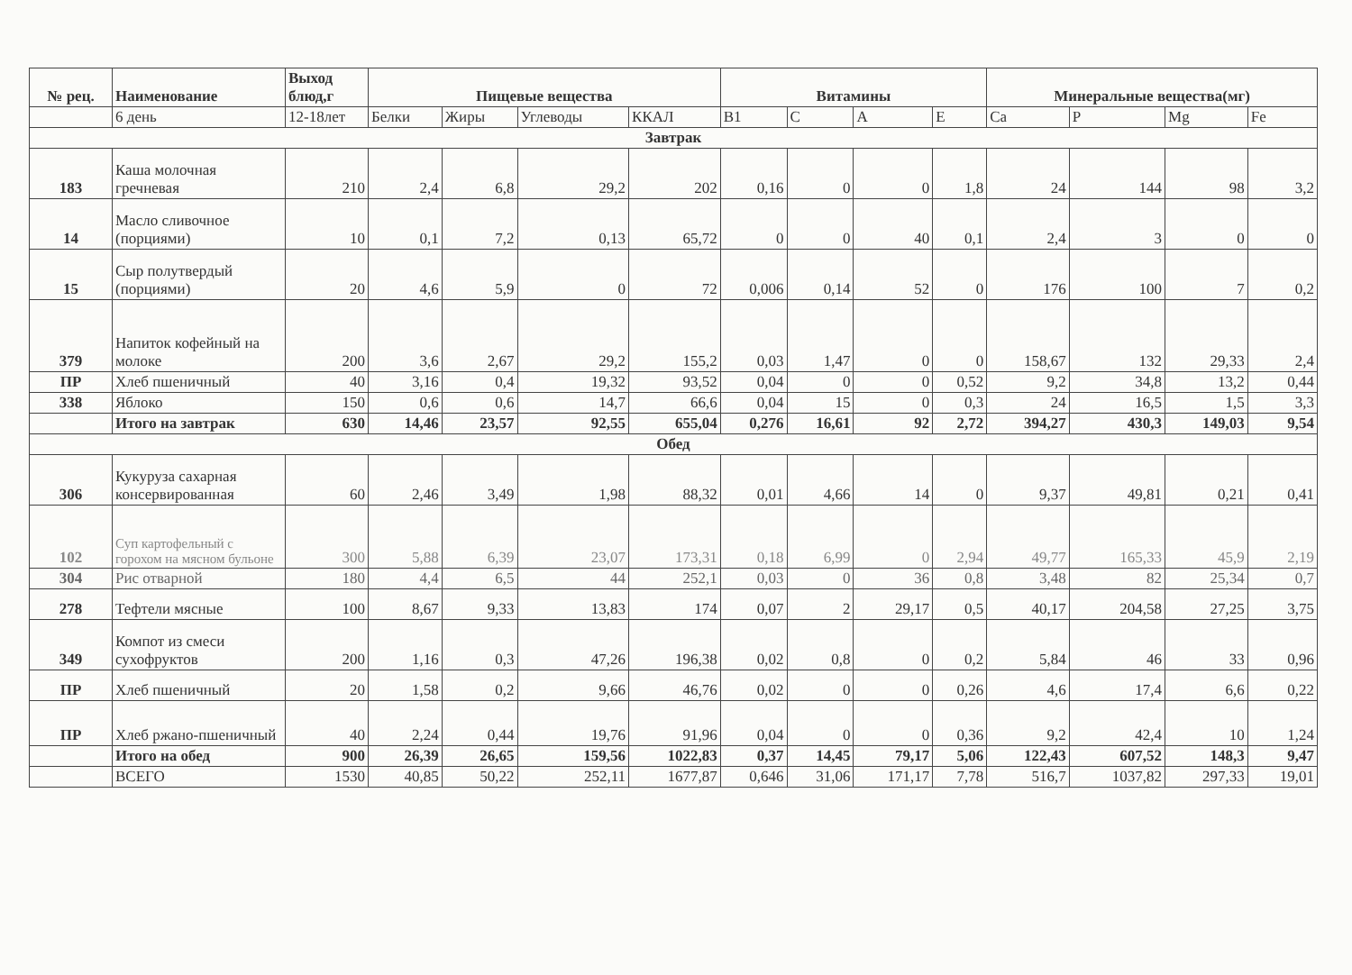| № рец. | Наименование | Выход блюд,г | Пищевые вещества | | | | Витамины | | | | Минеральные вещества(мг) | | | |
| --- | --- | --- | --- | --- | --- | --- | --- | --- | --- | --- | --- | --- | --- | --- |
| | 6 день | 12-18лет | Белки | Жиры | Углеводы | ККАЛ | B1 | C | A | E | Ca | P | Mg | Fe |
| Завтрак | | | | | | | | | | | | | | |
| 183 | Каша молочная гречневая | 210 | 2,4 | 6,8 | 29,2 | 202 | 0,16 | 0 | 0 | 1,8 | 24 | 144 | 98 | 3,2 |
| 14 | Масло сливочное (порциями) | 10 | 0,1 | 7,2 | 0,13 | 65,72 | 0 | 0 | 40 | 0,1 | 2,4 | 3 | 0 | 0 |
| 15 | Сыр полутвердый (порциями) | 20 | 4,6 | 5,9 | 0 | 72 | 0,006 | 0,14 | 52 | 0 | 176 | 100 | 7 | 0,2 |
| 379 | Напиток кофейный на молоке | 200 | 3,6 | 2,67 | 29,2 | 155,2 | 0,03 | 1,47 | 0 | 0 | 158,67 | 132 | 29,33 | 2,4 |
| ПР | Хлеб пшеничный | 40 | 3,16 | 0,4 | 19,32 | 93,52 | 0,04 | 0 | 0 | 0,52 | 9,2 | 34,8 | 13,2 | 0,44 |
| 338 | Яблоко | 150 | 0,6 | 0,6 | 14,7 | 66,6 | 0,04 | 15 | 0 | 0,3 | 24 | 16,5 | 1,5 | 3,3 |
| | Итого на завтрак | 630 | 14,46 | 23,57 | 92,55 | 655,04 | 0,276 | 16,61 | 92 | 2,72 | 394,27 | 430,3 | 149,03 | 9,54 |
| Обед | | | | | | | | | | | | | | |
| 306 | Кукуруза сахарная консервированная | 60 | 2,46 | 3,49 | 1,98 | 88,32 | 0,01 | 4,66 | 14 | 0 | 9,37 | 49,81 | 0,21 | 0,41 |
| 102 | Суп картофельный с горохом на мясном бульоне | 300 | 5,88 | 6,39 | 23,07 | 173,31 | 0,18 | 6,99 | 0 | 2,94 | 49,77 | 165,33 | 45,9 | 2,19 |
| 304 | Рис отварной | 180 | 4,4 | 6,5 | 44 | 252,1 | 0,03 | 0 | 36 | 0,8 | 3,48 | 82 | 25,34 | 0,7 |
| 278 | Тефтели мясные | 100 | 8,67 | 9,33 | 13,83 | 174 | 0,07 | 2 | 29,17 | 0,5 | 40,17 | 204,58 | 27,25 | 3,75 |
| 349 | Компот из смеси сухофруктов | 200 | 1,16 | 0,3 | 47,26 | 196,38 | 0,02 | 0,8 | 0 | 0,2 | 5,84 | 46 | 33 | 0,96 |
| ПР | Хлеб пшеничный | 20 | 1,58 | 0,2 | 9,66 | 46,76 | 0,02 | 0 | 0 | 0,26 | 4,6 | 17,4 | 6,6 | 0,22 |
| ПР | Хлеб ржано-пшеничный | 40 | 2,24 | 0,44 | 19,76 | 91,96 | 0,04 | 0 | 0 | 0,36 | 9,2 | 42,4 | 10 | 1,24 |
| | Итого на обед | 900 | 26,39 | 26,65 | 159,56 | 1022,83 | 0,37 | 14,45 | 79,17 | 5,06 | 122,43 | 607,52 | 148,3 | 9,47 |
| | ВСЕГО | 1530 | 40,85 | 50,22 | 252,11 | 1677,87 | 0,646 | 31,06 | 171,17 | 7,78 | 516,7 | 1037,82 | 297,33 | 19,01 |